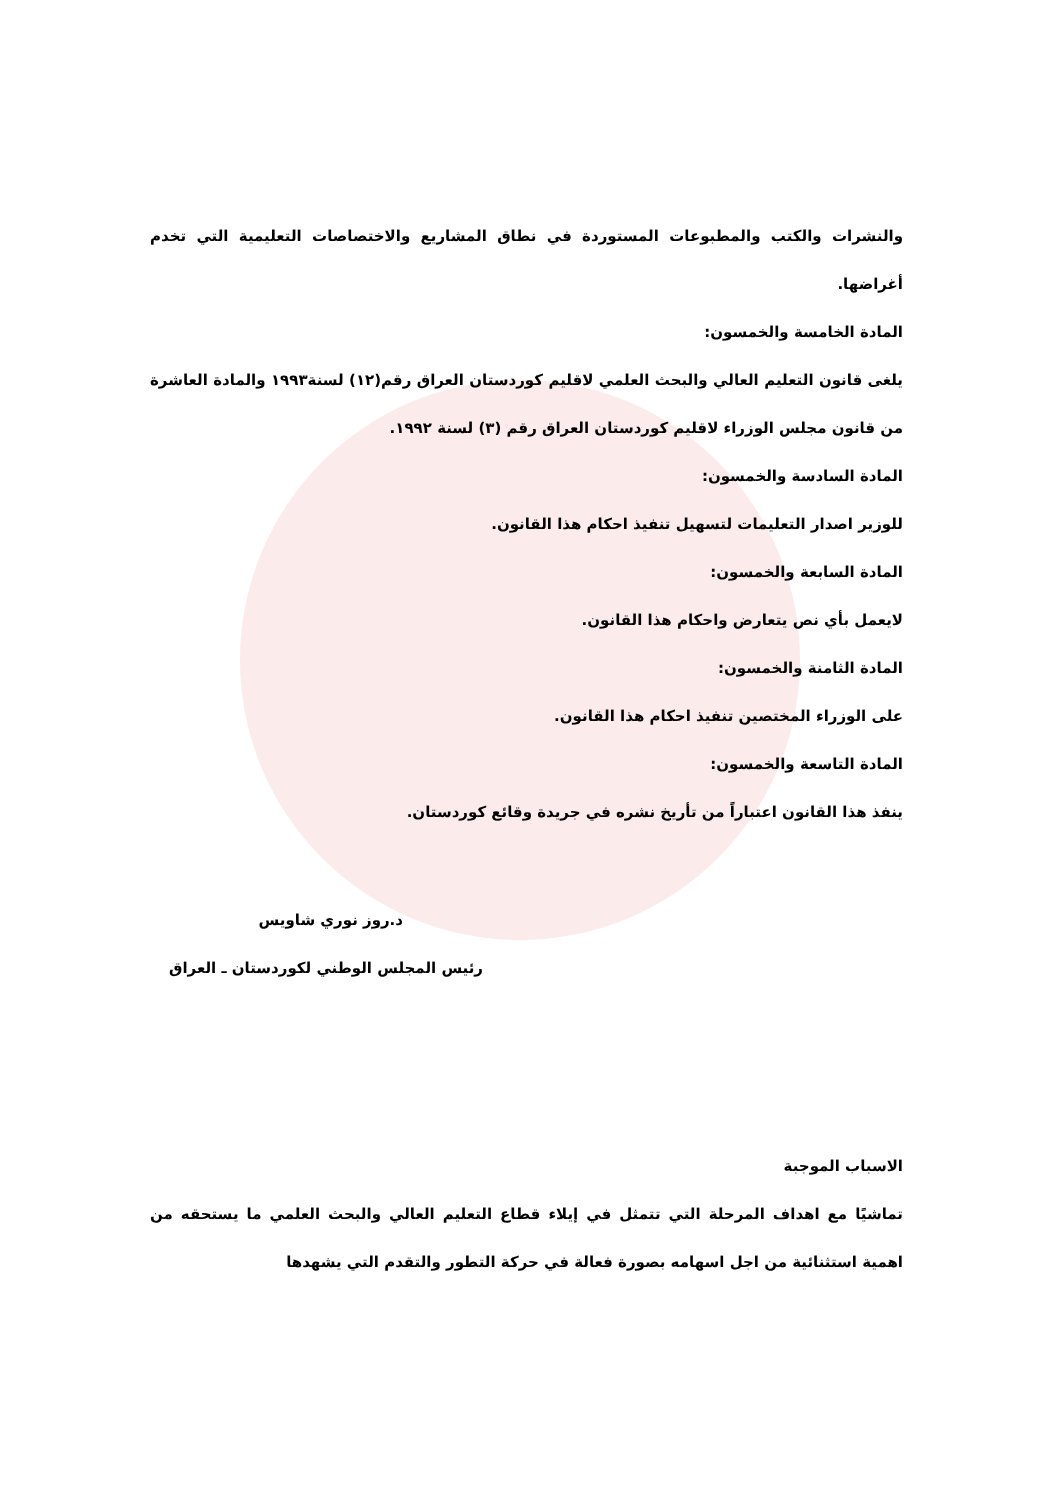والنشرات والكتب والمطبوعات المستوردة في نطاق المشاريع والاختصاصات التعليمية التي تخدم أغراضها.
المادة الخامسة والخمسون:
يلغى قانون التعليم العالي والبحث العلمي لاقليم كوردستان العراق رقم(١٢) لسنة١٩٩٣ والمادة العاشرة من قانون مجلس الوزراء لاقليم كوردستان العراق رقم (٣) لسنة ١٩٩٢.
المادة السادسة والخمسون:
للوزير اصدار التعليمات لتسهيل تنفيذ احكام هذا القانون.
المادة السابعة والخمسون:
لايعمل بأي نص يتعارض واحكام هذا القانون.
المادة الثامنة والخمسون:
على الوزراء المختصين تنفيذ احكام هذا القانون.
المادة التاسعة والخمسون:
ينفذ هذا القانون اعتباراً من تأريخ نشره في جريدة وقائع كوردستان.
د.روز نوري شاويس
رئيس المجلس الوطني لكوردستان ـ العراق
الاسباب الموجبة
تماشيًا مع اهداف المرحلة التي تتمثل في إيلاء قطاع التعليم العالي والبحث العلمي ما يستحقه من اهمية استثنائية من اجل اسهامه بصورة فعالة في حركة التطور والتقدم التي يشهدها